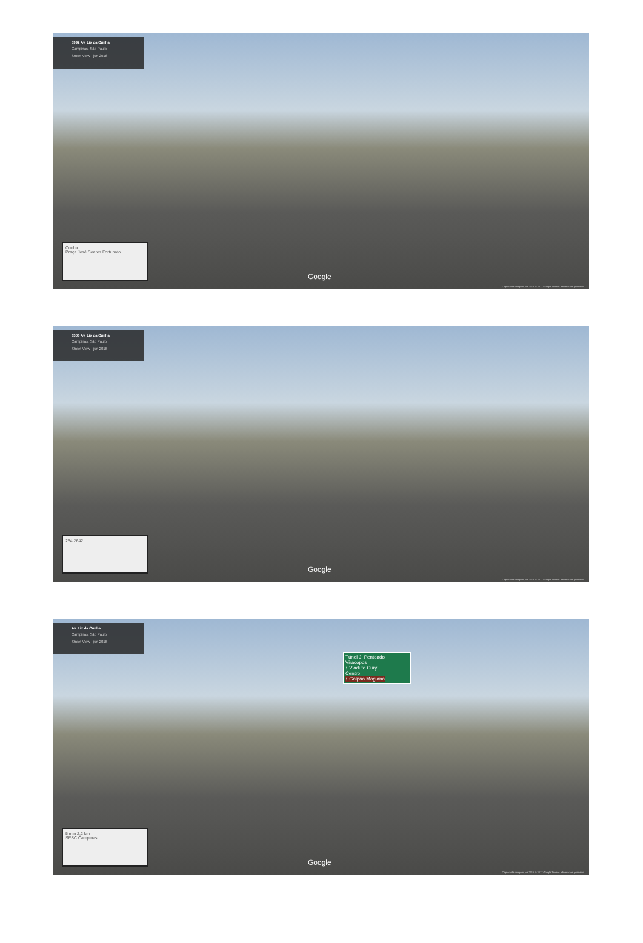5992 Av. Lix da Cunha
Campinas, São Paulo
Street View - jun 2016
Cunha
Praça José Soares Fortunato
Google
Captura da imagem: jun 2016 © 2017 Google Termos Informar um problema
6506 Av. Lix da Cunha
Campinas, São Paulo
Street View - jun 2016
254 2642 Google
Captura da imagem: jun 2016 © 2017 Google Termos Informar um problema
Av. Lix da Cunha
Campinas, São Paulo
Street View - jun 2016
Túnel J. Penteado
Viracopos
↑ Viaduto Cury
Centro
↑ Galpão Mogiana
5 min 2,2 km
SESC Campinas
Google
Captura da imagem: jun 2016 © 2017 Google Termos Informar um problema